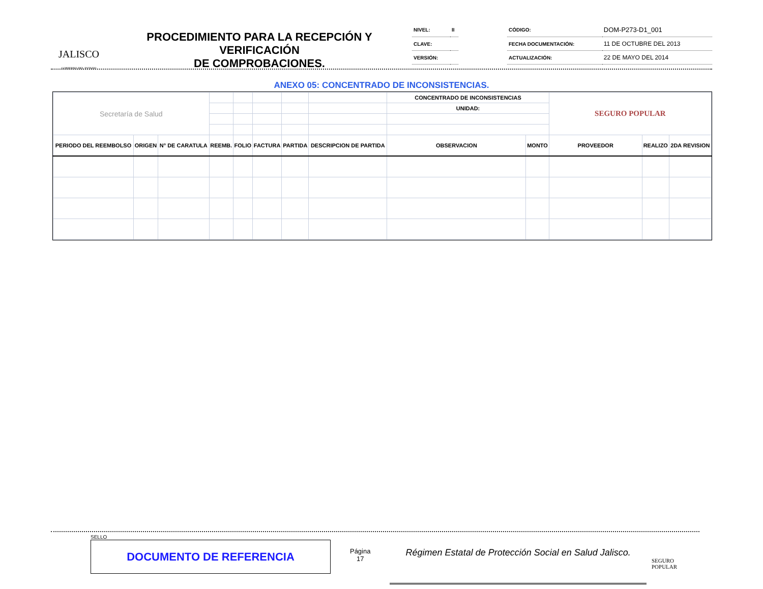JALISCO
GOBIERNO DEL ESTADO
PROCEDIMIENTO PARA LA RECEPCIÓN Y VERIFICACIÓN
DE COMPROBACIONES.
| NIVEL: | II | | CÓDIGO: | DOM-P273-D1_001 |
| CLAVE: | | | FECHA DOCUMENTACIÓN: | 11 DE OCTUBRE DEL 2013 |
| VERSIÓN: | | | ACTUALIZACIÓN: | 22 DE MAYO DEL 2014 |
ANEXO 05: CONCENTRADO DE INCONSISTENCIAS.
| Secretaría de Salud | | | | | | | | CONCENTRADO DE INCONSISTENCIAS | | SEGURO POPULAR | | |
| | | | | | | | | UNIDAD: | | | | |
| PERIODO DEL REEMBOLSO | ORIGEN | N° DE CARATULA | REEMB. | FOLIO | FACTURA | PARTIDA | DESCRIPCION DE PARTIDA | OBSERVACION | MONTO | PROVEEDOR | REALIZO | 2DA REVISION |
SELLO
DOCUMENTO DE REFERENCIA
Página
17
Régimen Estatal de Protección Social en Salud Jalisco.
SEGURO POPULAR